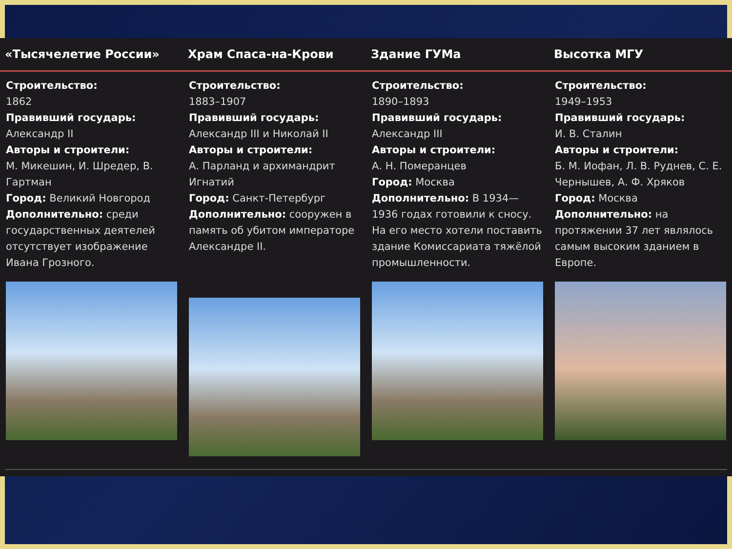«Тысячелетие России» Храм Спаса-на-Крови Здание ГУМа Высотка МГУ
Строительство:
1862
Правивший государь:
Александр II
Авторы и строители:
М. Микешин, И. Шредер, В. Гартман
Город: Великий Новгород
Дополнительно: среди государственных деятелей отсутствует изображение Ивана Грозного.
Строительство:
1883–1907
Правивший государь:
Александр III и Николай II
Авторы и строители:
А. Парланд и архимандрит Игнатий
Город: Санкт-Петербург
Дополнительно: сооружен в память об убитом императоре Александре II.
Строительство:
1890–1893
Правивший государь:
Александр III
Авторы и строители:
А. Н. Померанцев
Город: Москва
Дополнительно: В 1934—1936 годах готовили к сносу. На его место хотели поставить здание Комиссариата тяжёлой промышленности.
Строительство:
1949–1953
Правивший государь:
И. В. Сталин
Авторы и строители:
Б. М. Иофан, Л. В. Руднев, С. Е. Чернышев, А. Ф. Хряков
Город: Москва
Дополнительно: на протяжении 37 лет являлось самым высоким зданием в Европе.